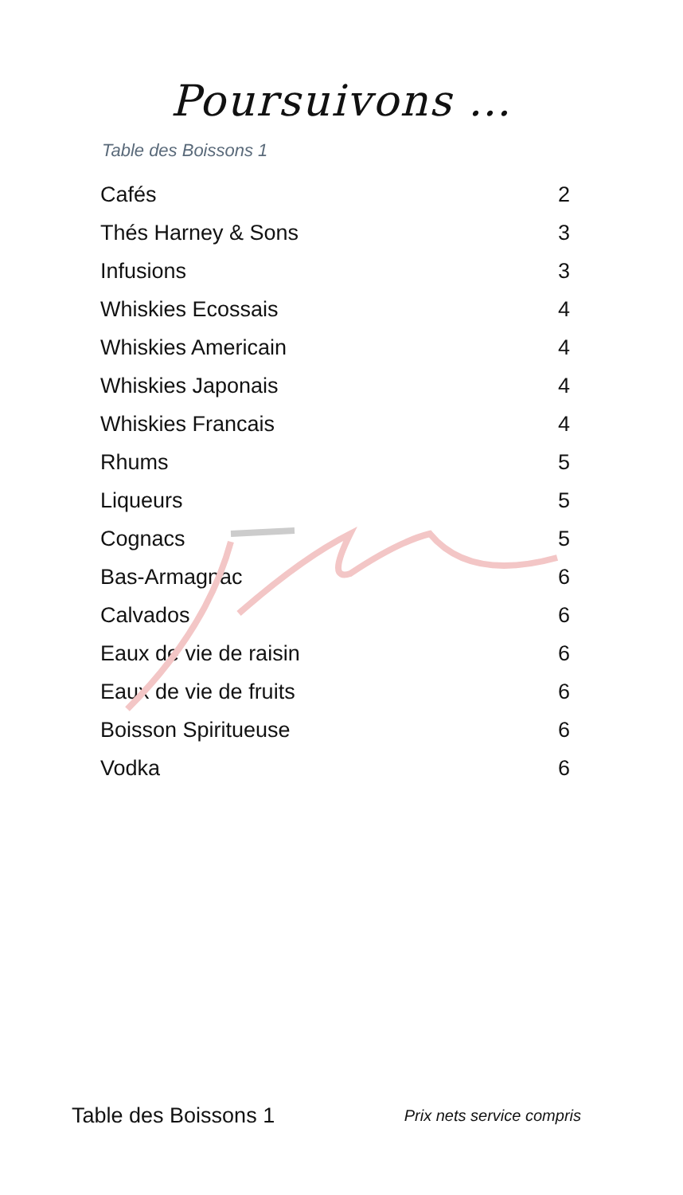Poursuivons …
Table des Boissons 1
| Cafés | 2 |
| Thés Harney & Sons | 3 |
| Infusions | 3 |
| Whiskies Ecossais | 4 |
| Whiskies Americain | 4 |
| Whiskies Japonais | 4 |
| Whiskies Francais | 4 |
| Rhums | 5 |
| Liqueurs | 5 |
| Cognacs | 5 |
| Bas-Armagnac | 6 |
| Calvados | 6 |
| Eaux de vie de raisin | 6 |
| Eaux de vie de fruits | 6 |
| Boisson Spiritueuse | 6 |
| Vodka | 6 |
Table des Boissons 1 Prix nets service compris